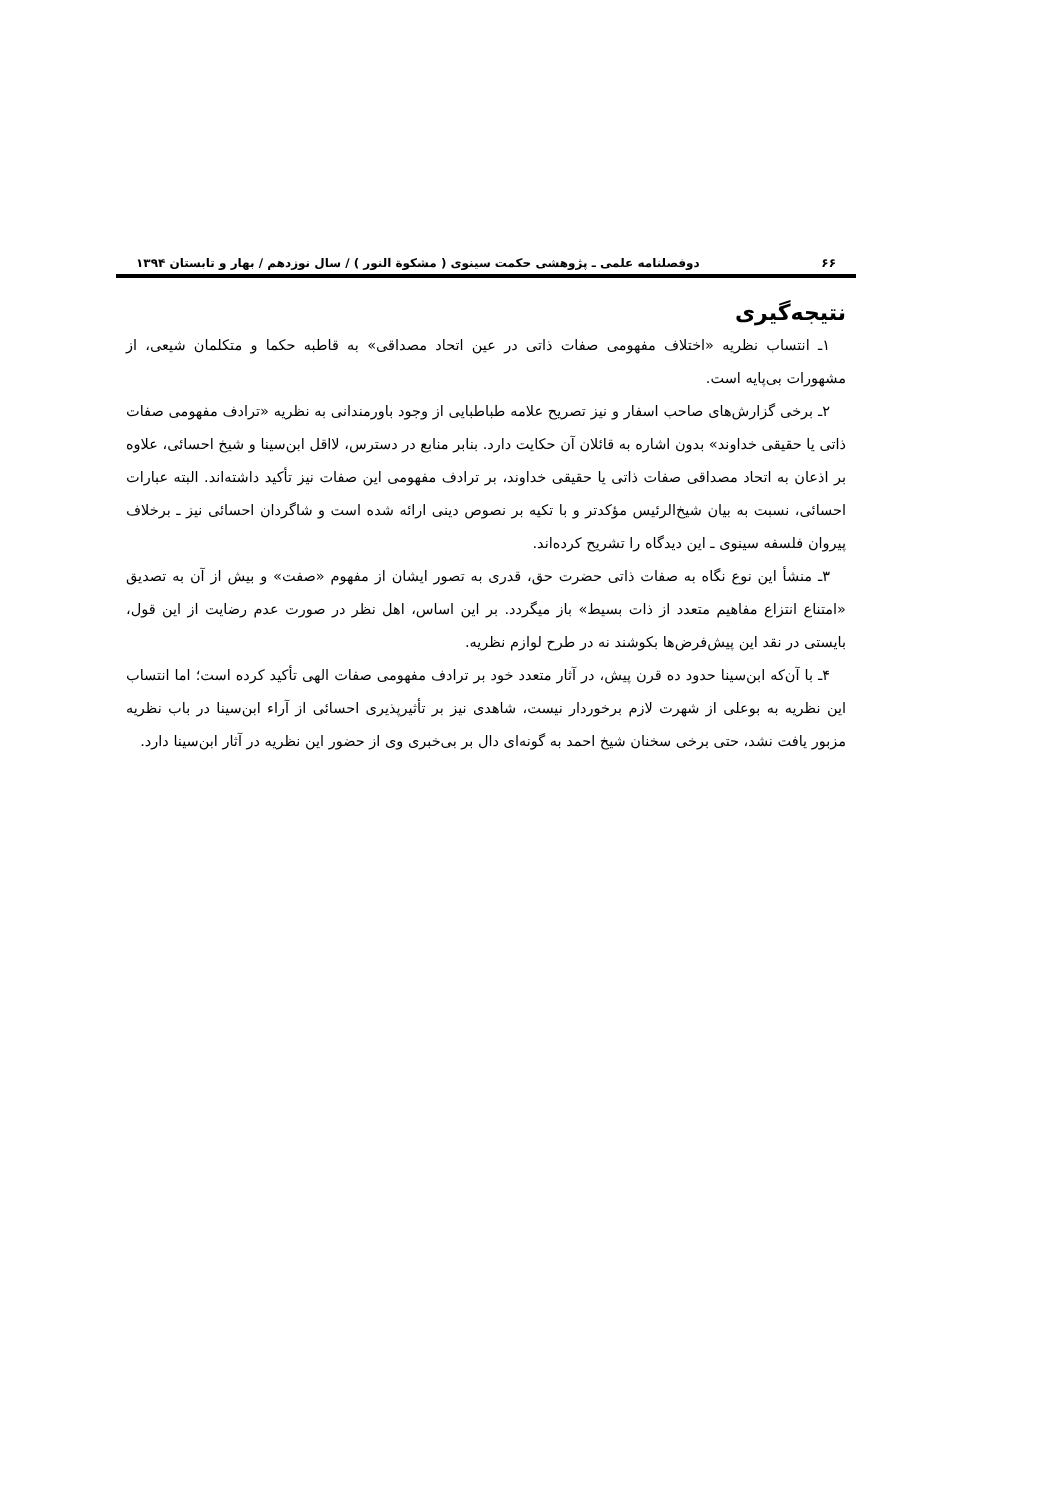۶۶ دوفصلنامه علمی ـ پژوهشی حکمت سینوی ( مشکوة النور ) / سال نوزدهم / بهار و تابستان ۱۳۹۴
نتیجه‌گیری
۱ـ انتساب نظریه «اختلاف مفهومی صفات ذاتی در عین اتحاد مصداقی» به قاطبه حکما و متکلمان شیعی، از مشهورات بی‌پایه است.
۲ـ برخی گزارش‌های صاحب اسفار و نیز تصریح علامه طباطبایی از وجود باورمندانی به نظریه «ترادف مفهومی صفات ذاتی یا حقیقی خداوند» بدون اشاره به قائلان آن حکایت دارد. بنابر منابع در دسترس، لااقل ابن‌سینا و شیخ احسائی، علاوه بر اذعان به اتحاد مصداقی صفات ذاتی یا حقیقی خداوند، بر ترادف مفهومی این صفات نیز تأکید داشته‌اند. البته عبارات احسائی، نسبت به بیان شیخ‌الرئیس مؤکدتر و با تکیه بر نصوص دینی ارائه شده است و شاگردان احسائی نیز ـ برخلاف پیروان فلسفه سینوی ـ این دیدگاه را تشریح کرده‌اند.
۳ـ منشأ این نوع نگاه به صفات ذاتی حضرت حق، قدری به تصور ایشان از مفهوم «صفت» و بیش از آن به تصدیق «امتناع انتزاع مفاهیم متعدد از ذات بسیط» باز میگردد. بر این اساس، اهل نظر در صورت عدم رضایت از این قول، بایستی در نقد این پیش‌فرض‌ها بکوشند نه در طرح لوازم نظریه.
۴ـ با آن‌که ابن‌سینا حدود ده قرن پیش، در آثار متعدد خود بر ترادف مفهومی صفات الهی تأکید کرده است؛ اما انتساب این نظریه به بوعلی از شهرت لازم برخوردار نیست، شاهدی نیز بر تأثیرپذیری احسائی از آراء ابن‌سینا در باب نظریه مزبور یافت نشد، حتی برخی سخنان شیخ احمد به گونه‌ای دال بر بی‌خبری وی از حضور این نظریه در آثار ابن‌سینا دارد.